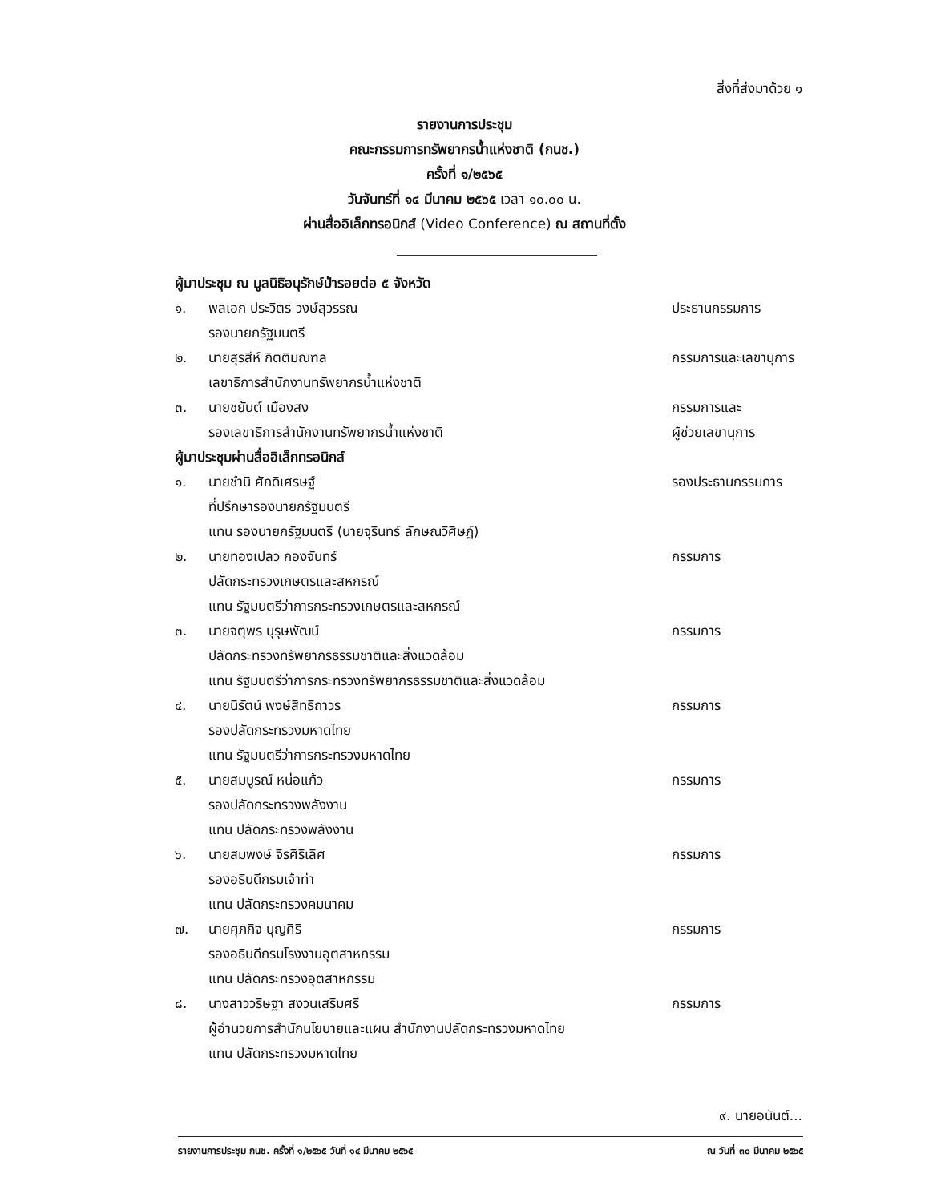สิ่งที่ส่งมาด้วย ๑
รายงานการประชุม
คณะกรรมการทรัพยากรน้ำแห่งชาติ (กนช.)
ครั้งที่ ๑/๒๕๖๕
วันจันทร์ที่ ๑๔ มีนาคม ๒๕๖๕ เวลา ๑๐.๐๐ น.
ผ่านสื่ออิเล็กทรอนิกส์ (Video Conference) ณ สถานที่ตั้ง
ผู้มาประชุม ณ มูลนิธิอนุรักษ์ป่ารอยต่อ ๕ จังหวัด
๑. พลเอก ประวิตร วงษ์สุวรรณ ประธานกรรมการ
รองนายกรัฐมนตรี
๒. นายสุรสีห์ กิตติมณฑล กรรมการและเลขานุการ
เลขาธิการสำนักงานทรัพยากรน้ำแห่งชาติ
๓. นายชยันต์ เมืองสง กรรมการและ
รองเลขาธิการสำนักงานทรัพยากรน้ำแห่งชาติ ผู้ช่วยเลขานุการ
ผู้มาประชุมผ่านสื่ออิเล็กทรอนิกส์
๑. นายชำนิ ศักดิเศรษฐ์ รองประธานกรรมการ
ที่ปรึกษารองนายกรัฐมนตรี
แทน รองนายกรัฐมนตรี (นายจุรินทร์ ลักษณวิศิษฏ์)
๒. นายทองเปลว กองจันทร์ กรรมการ
ปลัดกระทรวงเกษตรและสหกรณ์
แทน รัฐมนตรีว่าการกระทรวงเกษตรและสหกรณ์
๓. นายจตุพร บุรุษพัฒน์ กรรมการ
ปลัดกระทรวงทรัพยากรธรรมชาติและสิ่งแวดล้อม
แทน รัฐมนตรีว่าการกระทรวงทรัพยากรธรรมชาติและสิ่งแวดล้อม
๔. นายนิรัตน์ พงษ์สิทธิถาวร กรรมการ
รองปลัดกระทรวงมหาดไทย
แทน รัฐมนตรีว่าการกระทรวงมหาดไทย
๕. นายสมบูรณ์ หน่อแก้ว กรรมการ
รองปลัดกระทรวงพลังงาน
แทน ปลัดกระทรวงพลังงาน
๖. นายสมพงษ์ จิรศิริเลิศ กรรมการ
รองอธิบดีกรมเจ้าท่า
แทน ปลัดกระทรวงคมนาคม
๗. นายศุภกิจ บุญศิริ กรรมการ
รองอธิบดีกรมโรงงานอุตสาหกรรม
แทน ปลัดกระทรวงอุตสาหกรรม
๘. นางสาววริษฐา สงวนเสริมศรี กรรมการ
ผู้อำนวยการสำนักนโยบายและแผน สำนักงานปลัดกระทรวงมหาดไทย
แทน ปลัดกระทรวงมหาดไทย
๙. นายอนันต์...
รายงานการประชุม กนช. ครั้งที่ ๑/๒๕๖๕ วันที่ ๑๔ มีนาคม ๒๕๖๕ ณ วันที่ ๓๐ มีนาคม ๒๕๖๕